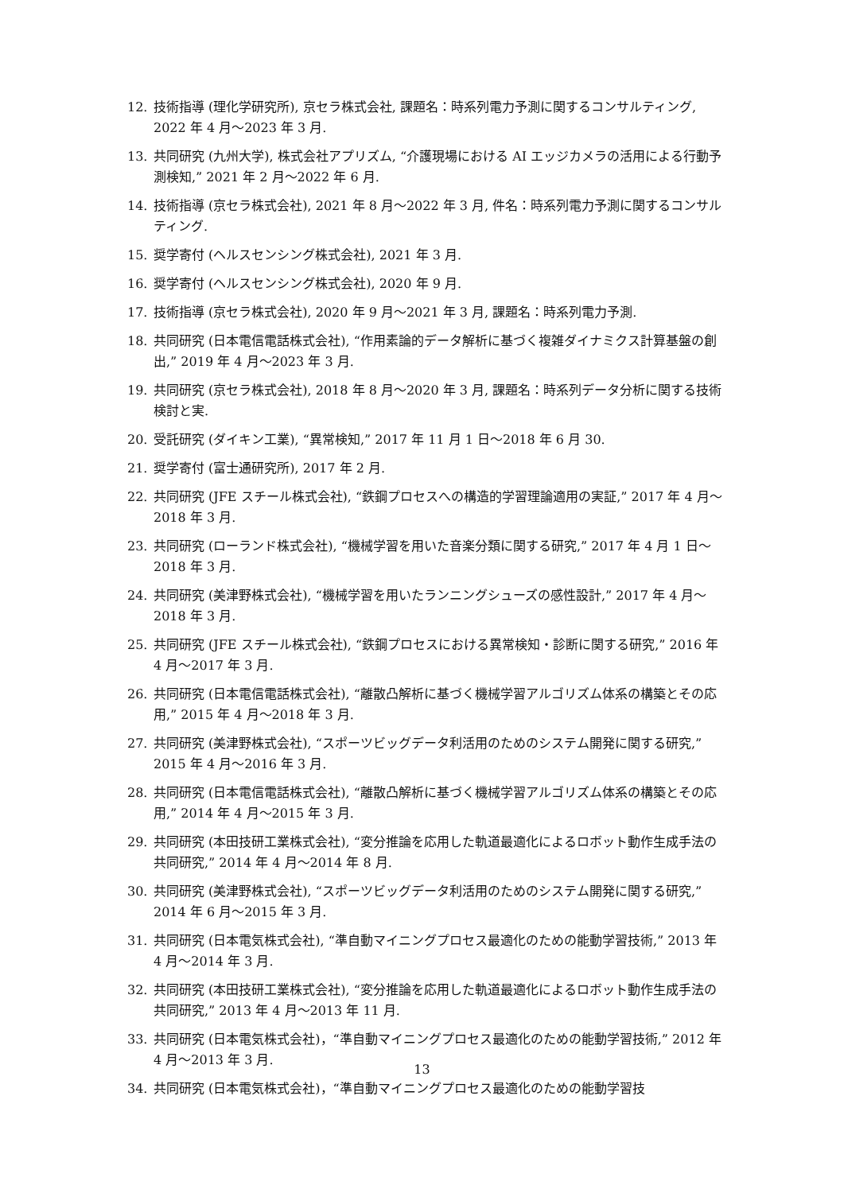12. 技術指導 (理化学研究所), 京セラ株式会社, 課題名：時系列電力予測に関するコンサルティング, 2022 年 4 月〜2023 年 3 月.
13. 共同研究 (九州大学), 株式会社アプリズム, “介護現場における AI エッジカメラの活用による行動予測検知,” 2021 年 2 月〜2022 年 6 月.
14. 技術指導 (京セラ株式会社), 2021 年 8 月〜2022 年 3 月, 件名：時系列電力予測に関するコンサルティング.
15. 奨学寄付 (ヘルスセンシング株式会社), 2021 年 3 月.
16. 奨学寄付 (ヘルスセンシング株式会社), 2020 年 9 月.
17. 技術指導 (京セラ株式会社), 2020 年 9 月〜2021 年 3 月, 課題名：時系列電力予測.
18. 共同研究 (日本電信電話株式会社), “作用素論的データ解析に基づく複雑ダイナミクス計算基盤の創出,” 2019 年 4 月〜2023 年 3 月.
19. 共同研究 (京セラ株式会社), 2018 年 8 月〜2020 年 3 月, 課題名：時系列データ分析に関する技術検討と実.
20. 受託研究 (ダイキン工業), “異常検知,” 2017 年 11 月 1 日〜2018 年 6 月 30.
21. 奨学寄付 (富士通研究所), 2017 年 2 月.
22. 共同研究 (JFE スチール株式会社), “鉄鋼プロセスへの構造的学習理論適用の実証,” 2017 年 4 月〜2018 年 3 月.
23. 共同研究 (ローランド株式会社), “機械学習を用いた音楽分類に関する研究,” 2017 年 4 月 1 日〜2018 年 3 月.
24. 共同研究 (美津野株式会社), “機械学習を用いたランニングシューズの感性設計,” 2017 年 4 月〜2018 年 3 月.
25. 共同研究 (JFE スチール株式会社), “鉄鋼プロセスにおける異常検知・診断に関する研究,” 2016 年 4 月〜2017 年 3 月.
26. 共同研究 (日本電信電話株式会社), “離散凸解析に基づく機械学習アルゴリズム体系の構築とその応用,” 2015 年 4 月〜2018 年 3 月.
27. 共同研究 (美津野株式会社), “スポーツビッグデータ利活用のためのシステム開発に関する研究,” 2015 年 4 月〜2016 年 3 月.
28. 共同研究 (日本電信電話株式会社), “離散凸解析に基づく機械学習アルゴリズム体系の構築とその応用,” 2014 年 4 月〜2015 年 3 月.
29. 共同研究 (本田技研工業株式会社), “変分推論を応用した軌道最適化によるロボット動作生成手法の共同研究,” 2014 年 4 月〜2014 年 8 月.
30. 共同研究 (美津野株式会社), “スポーツビッグデータ利活用のためのシステム開発に関する研究,” 2014 年 6 月〜2015 年 3 月.
31. 共同研究 (日本電気株式会社), “準自動マイニングプロセス最適化のための能動学習技術,” 2013 年 4 月〜2014 年 3 月.
32. 共同研究 (本田技研工業株式会社), “変分推論を応用した軌道最適化によるロボット動作生成手法の共同研究,” 2013 年 4 月〜2013 年 11 月.
33. 共同研究 (日本電気株式会社)，“準自動マイニングプロセス最適化のための能動学習技術,” 2012 年 4 月〜2013 年 3 月.
34. 共同研究 (日本電気株式会社)，“準自動マイニングプロセス最適化のための能動学習技
13